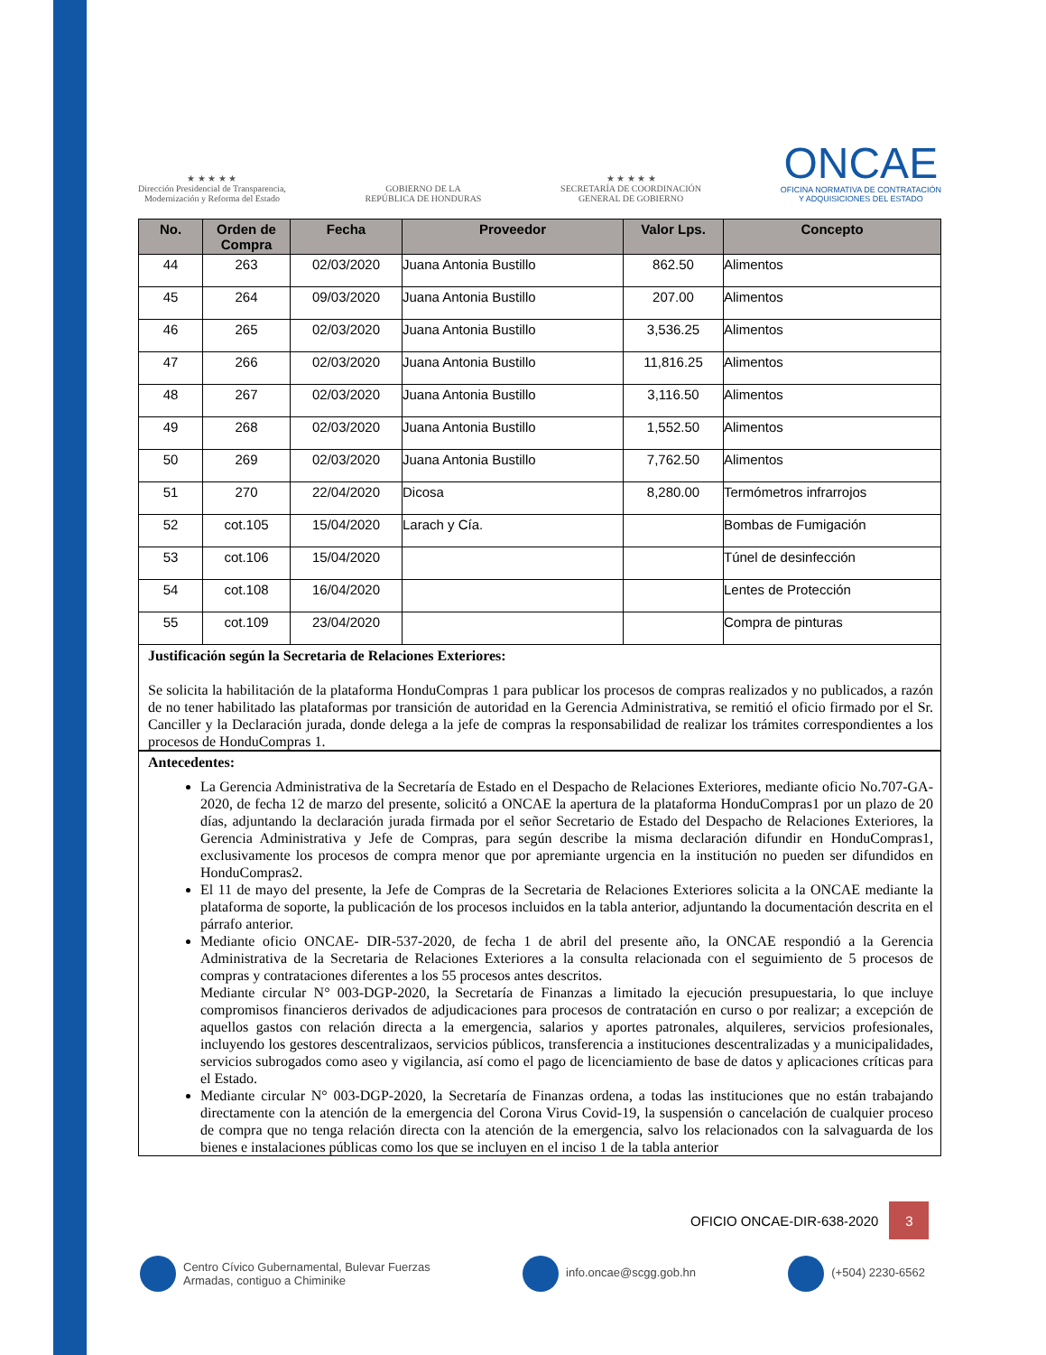★ ★ ★ ★ ★
Dirección Presidencial de Transparencia,
Modernización y Reforma del Estado
GOBIERNO DE LA
REPÚBLICA DE HONDURAS
★ ★ ★ ★ ★
SECRETARÍA DE COORDINACIÓN
GENERAL DE GOBIERNO
ONCAE
OFICINA NORMATIVA DE CONTRATACIÓN
Y ADQUISICIONES DEL ESTADO
| No. | Orden de Compra | Fecha | Proveedor | Valor Lps. | Concepto |
| --- | --- | --- | --- | --- | --- |
| 44 | 263 | 02/03/2020 | Juana Antonia Bustillo | 862.50 | Alimentos |
| 45 | 264 | 09/03/2020 | Juana Antonia Bustillo | 207.00 | Alimentos |
| 46 | 265 | 02/03/2020 | Juana Antonia Bustillo | 3,536.25 | Alimentos |
| 47 | 266 | 02/03/2020 | Juana Antonia Bustillo | 11,816.25 | Alimentos |
| 48 | 267 | 02/03/2020 | Juana Antonia Bustillo | 3,116.50 | Alimentos |
| 49 | 268 | 02/03/2020 | Juana Antonia Bustillo | 1,552.50 | Alimentos |
| 50 | 269 | 02/03/2020 | Juana Antonia Bustillo | 7,762.50 | Alimentos |
| 51 | 270 | 22/04/2020 | Dicosa | 8,280.00 | Termómetros infrarrojos |
| 52 | cot.105 | 15/04/2020 | Larach y Cía. | | Bombas de Fumigación |
| 53 | cot.106 | 15/04/2020 | | | Túnel de desinfección |
| 54 | cot.108 | 16/04/2020 | | | Lentes de Protección |
| 55 | cot.109 | 23/04/2020 | | | Compra de pinturas |
Justificación según la Secretaria de Relaciones Exteriores:
Se solicita la habilitación de la plataforma HonduCompras 1 para publicar los procesos de compras realizados y no publicados, a razón de no tener habilitado las plataformas por transición de autoridad en la Gerencia Administrativa, se remitió el oficio firmado por el Sr. Canciller y la Declaración jurada, donde delega a la jefe de compras la responsabilidad de realizar los trámites correspondientes a los procesos de HonduCompras 1.
Antecedentes:
La Gerencia Administrativa de la Secretaría de Estado en el Despacho de Relaciones Exteriores, mediante oficio No.707-GA-2020, de fecha 12 de marzo del presente, solicitó a ONCAE la apertura de la plataforma HonduCompras1 por un plazo de 20 días, adjuntando la declaración jurada firmada por el señor Secretario de Estado del Despacho de Relaciones Exteriores, la Gerencia Administrativa y Jefe de Compras, para según describe la misma declaración difundir en HonduCompras1, exclusivamente los procesos de compra menor que por apremiante urgencia en la institución no pueden ser difundidos en HonduCompras2.
El 11 de mayo del presente, la Jefe de Compras de la Secretaria de Relaciones Exteriores solicita a la ONCAE mediante la plataforma de soporte, la publicación de los procesos incluidos en la tabla anterior, adjuntando la documentación descrita en el párrafo anterior.
Mediante oficio ONCAE- DIR-537-2020, de fecha 1 de abril del presente año, la ONCAE respondió a la Gerencia Administrativa de la Secretaria de Relaciones Exteriores a la consulta relacionada con el seguimiento de 5 procesos de compras y contrataciones diferentes a los 55 procesos antes descritos.
Mediante circular N° 003-DGP-2020, la Secretaría de Finanzas a limitado la ejecución presupuestaria, lo que incluye compromisos financieros derivados de adjudicaciones para procesos de contratación en curso o por realizar; a excepción de aquellos gastos con relación directa a la emergencia, salarios y aportes patronales, alquileres, servicios profesionales, incluyendo los gestores descentralizaos, servicios públicos, transferencia a instituciones descentralizadas y a municipalidades, servicios subrogados como aseo y vigilancia, así como el pago de licenciamiento de base de datos y aplicaciones críticas para el Estado.
Mediante circular N° 003-DGP-2020, la Secretaría de Finanzas ordena, a todas las instituciones que no están trabajando directamente con la atención de la emergencia del Corona Virus Covid-19, la suspensión o cancelación de cualquier proceso de compra que no tenga relación directa con la atención de la emergencia, salvo los relacionados con la salvaguarda de los bienes e instalaciones públicas como los que se incluyen en el inciso 1 de la tabla anterior
OFICIO ONCAE-DIR-638-2020
3
Centro Cívico Gubernamental, Bulevar Fuerzas
Armadas, contiguo a Chiminike
info.oncae@scgg.gob.hn (+504) 2230-6562